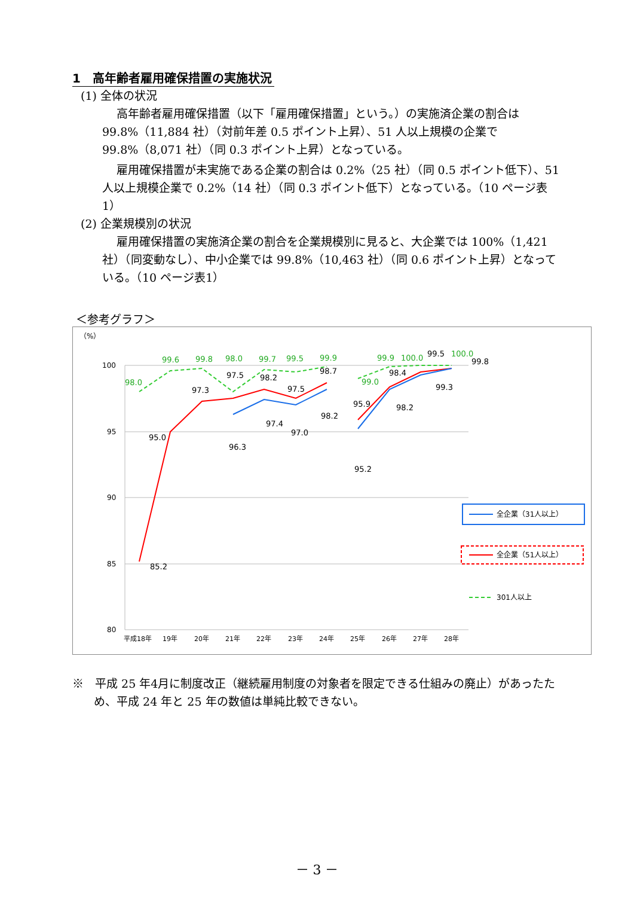1　高年齢者雇用確保措置の実施状況
(1) 全体の状況
高年齢者雇用確保措置（以下「雇用確保措置」という。）の実施済企業の割合は 99.8%（11,884 社）（対前年差 0.5 ポイント上昇）、51 人以上規模の企業で 99.8%（8,071 社）（同 0.3 ポイント上昇）となっている。
雇用確保措置が未実施である企業の割合は 0.2%（25 社）（同 0.5 ポイント低下）、51 人以上規模企業で 0.2%（14 社）（同 0.3 ポイント低下）となっている。（10 ページ表1）
(2) 企業規模別の状況
雇用確保措置の実施済企業の割合を企業規模別に見ると、大企業では 100%（1,421 社）（同変動なし）、中小企業では 99.8%（10,463 社）（同 0.6 ポイント上昇）となっている。（10 ページ表1）
＜参考グラフ＞
（%）
100
95
90
85
80
平成18年
19年
20年
21年
22年
23年
24年
25年
26年
27年
28年
98.0
99.6
99.8
98.0
99.7
99.5
99.9
99.0
99.9
100.0
100.0
95.0
85.2
97.3
97.5
98.2
97.5
98.7
95.9
98.4
99.5
99.8
96.3
97.4
97.0
98.2
95.2
98.2
99.3
全企業（31人以上）
全企業（51人以上）
301人以上
※　平成 25 年4月に制度改正（継続雇用制度の対象者を限定できる仕組みの廃止）があったため、平成 24 年と 25 年の数値は単純比較できない。
－ 3 －